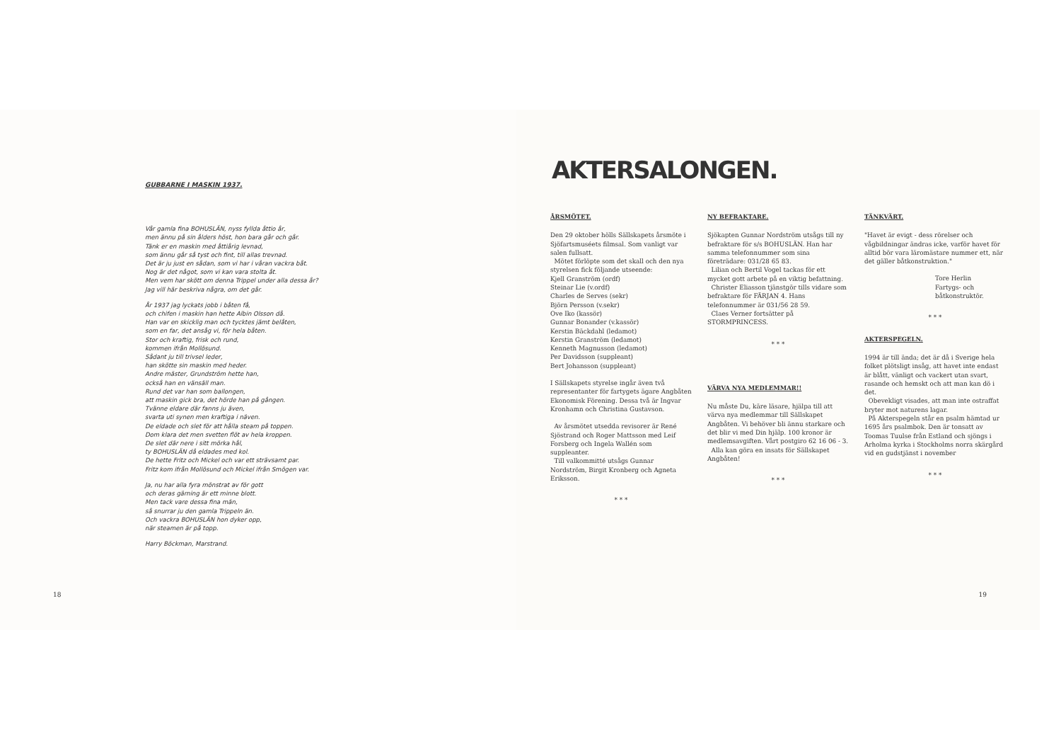GUBBARNE I MASKIN 1937.
Vår gamla fina BOHUSLÄN, nyss fyllda åttio år,
men ännu på sin ålders höst, hon bara går och går.
Tänk er en maskin med åttiårig levnad,
som ännu går så tyst och fint, till allas trevnad.
Det är ju just en sådan, som vi har i våran vackra båt.
Nog är det något, som vi kan vara stolta åt.
Men vem har skött om denna Trippel under alla dessa år?
Jag vill här beskriva några, om det går.
År 1937 jag lyckats jobb i båten få,
och chifen i maskin han hette Albin Olsson då.
Han var en skicklig man och tycktes jämt belåten,
som en far, det ansåg vi, för hela båten.
Stor och kraftig, frisk och rund,
kommen ifrån Mollösund.
Sådant ju till trivsel leder,
han skötte sin maskin med heder.
Andre mäster, Grundström hette han,
också han en vänsäll man.
Rund det var han som ballongen,
att maskin gick bra, det hörde han på gången.
Tvänne eldare där fanns ju även,
svarta uti synen men kraftiga i näven.
De eldade och slet för att hålla steam på toppen.
Dom klara det men svetten flöt av hela kroppen.
De slet där nere i sitt mörka hål,
ty BOHUSLÄN då eldades med kol.
De hette Fritz och Mickel och var ett strävsamt par.
Fritz kom ifrån Mollösund och Mickel ifrån Smögen var.
Ja, nu har alla fyra mönstrat av för gott
och deras gärning är ett minne blott.
Men tack vare dessa fina män,
så snurrar ju den gamla Trippeln än.
Och vackra BOHUSLÄN hon dyker opp,
när steamen är på topp.
Harry Böckman, Marstrand.
18
AKTERSALONGEN.
ÅRSMÖTET.
Den 29 oktober hölls Sällskapets årsmöte i Sjöfartsmuséets filmsal. Som vanligt var salen fullsatt.
Mötet förlöpte som det skall och den nya styrelsen fick följande utseende:
Kjell Granström (ordf)
Steinar Lie (v.ordf)
Charles de Serves (sekr)
Björn Persson (v.sekr)
Ove Iko (kassör)
Gunnar Bonander (v.kassör)
Kerstin Bäckdahl (ledamot)
Kerstin Granström (ledamot)
Kenneth Magnusson (ledamot)
Per Davidsson (suppleant)
Bert Johansson (suppleant)
I Sällskapets styrelse ingår även två representanter för fartygets ägare Angbåten Ekonomisk Förening. Dessa två är Ingvar Kronhamn och Christina Gustavson.
Av årsmötet utsedda revisorer är René Sjöstrand och Roger Mattsson med Leif Forsberg och Ingela Wallén som suppleanter.
Till valkommitté utsågs Gunnar Nordström, Birgit Kronberg och Agneta Eriksson.
* * *
NY BEFRAKTARE.
Sjökapten Gunnar Nordström utsågs till ny befraktare för s/s BOHUSLÄN. Han har samma telefonnummer som sina företrädare: 031/28 65 83.
Lilian och Bertil Vogel tackas för ett mycket gott arbete på en viktig befattning.
Christer Eliasson tjänstgör tills vidare som befraktare för FÄRJAN 4. Hans telefonnummer är 031/56 28 59.
Claes Verner fortsätter på STORMPRINCESS.
* * *
VÄRVA NYA MEDLEMMAR!!
Nu måste Du, käre läsare, hjälpa till att värva nya medlemmar till Sällskapet Angbåten. Vi behöver bli ännu starkare och det blir vi med Din hjälp. 100 kronor är medlemsavgiften. Vårt postgiro 62 16 06 - 3.
Alla kan göra en insats för Sällskapet Angbåten!
* * *
TÄNKVÄRT.
"Havet är evigt - dess rörelser och vågbildningar ändras icke, varför havet för alltid bör vara läromästare nummer ett, när det gäller båtkonstruktion."
Tore Herlin
Fartygs- och båtkonstruktör.
* * *
AKTERSPEGELN.
1994 är till ända; det är då i Sverige hela folket plötsligt insåg, att havet inte endast är blått, vänligt och vackert utan svart, rasande och hemskt och att man kan dö i det.
Obevekligt visades, att man inte ostraffat bryter mot naturens lagar.
På Akterspegeln står en psalm hämtad ur 1695 års psalmbok. Den är tonsatt av Toomas Tuulse från Estland och sjöngs i Arholma kyrka i Stockholms norra skärgård vid en gudstjänst i november
* * *
19